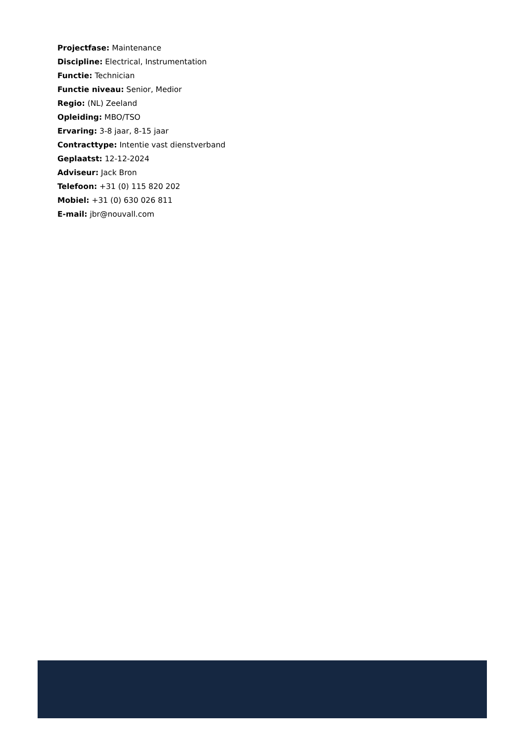Projectfase: Maintenance
Discipline: Electrical, Instrumentation
Functie: Technician
Functie niveau: Senior, Medior
Regio: (NL) Zeeland
Opleiding: MBO/TSO
Ervaring: 3-8 jaar, 8-15 jaar
Contracttype: Intentie vast dienstverband
Geplaatst: 12-12-2024
Adviseur: Jack Bron
Telefoon: +31 (0) 115 820 202
Mobiel: +31 (0) 630 026 811
E-mail: jbr@nouvall.com